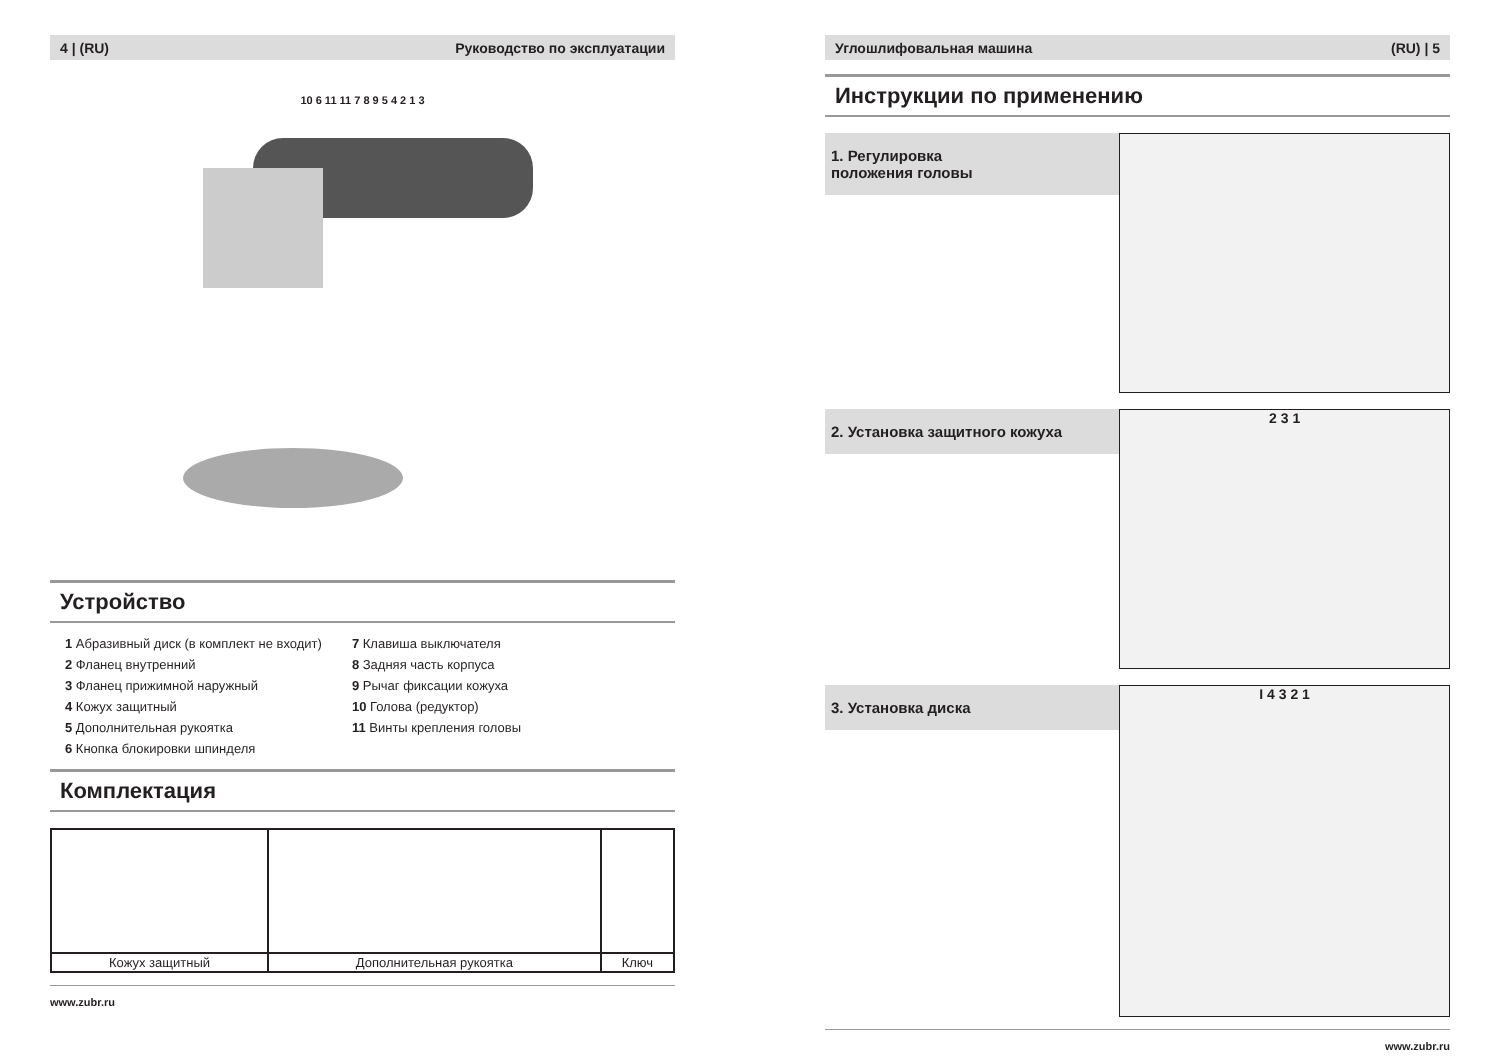4 | (RU) Руководство по эксплуатации
10 6 11 11 7 8 9 5 4 2 1 3
Устройство
1 Абразивный диск (в комплект не входит)
2 Фланец внутренний
3 Фланец прижимной наружный
4 Кожух защитный
5 Дополнительная рукоятка
6 Кнопка блокировки шпинделя
7 Клавиша выключателя
8 Задняя часть корпуса
9 Рычаг фиксации кожуха
10 Голова (редуктор)
11 Винты крепления головы
Комплектация
| Кожух защитный | Дополнительная рукоятка | Ключ |
www.zubr.ru
Углошлифовальная машина (RU) | 5
Инструкции по применению
1. Регулировка
положения головы
2. Установка защитного кожуха
2 3 1
3. Установка диска
I 4 3 2 1
www.zubr.ru